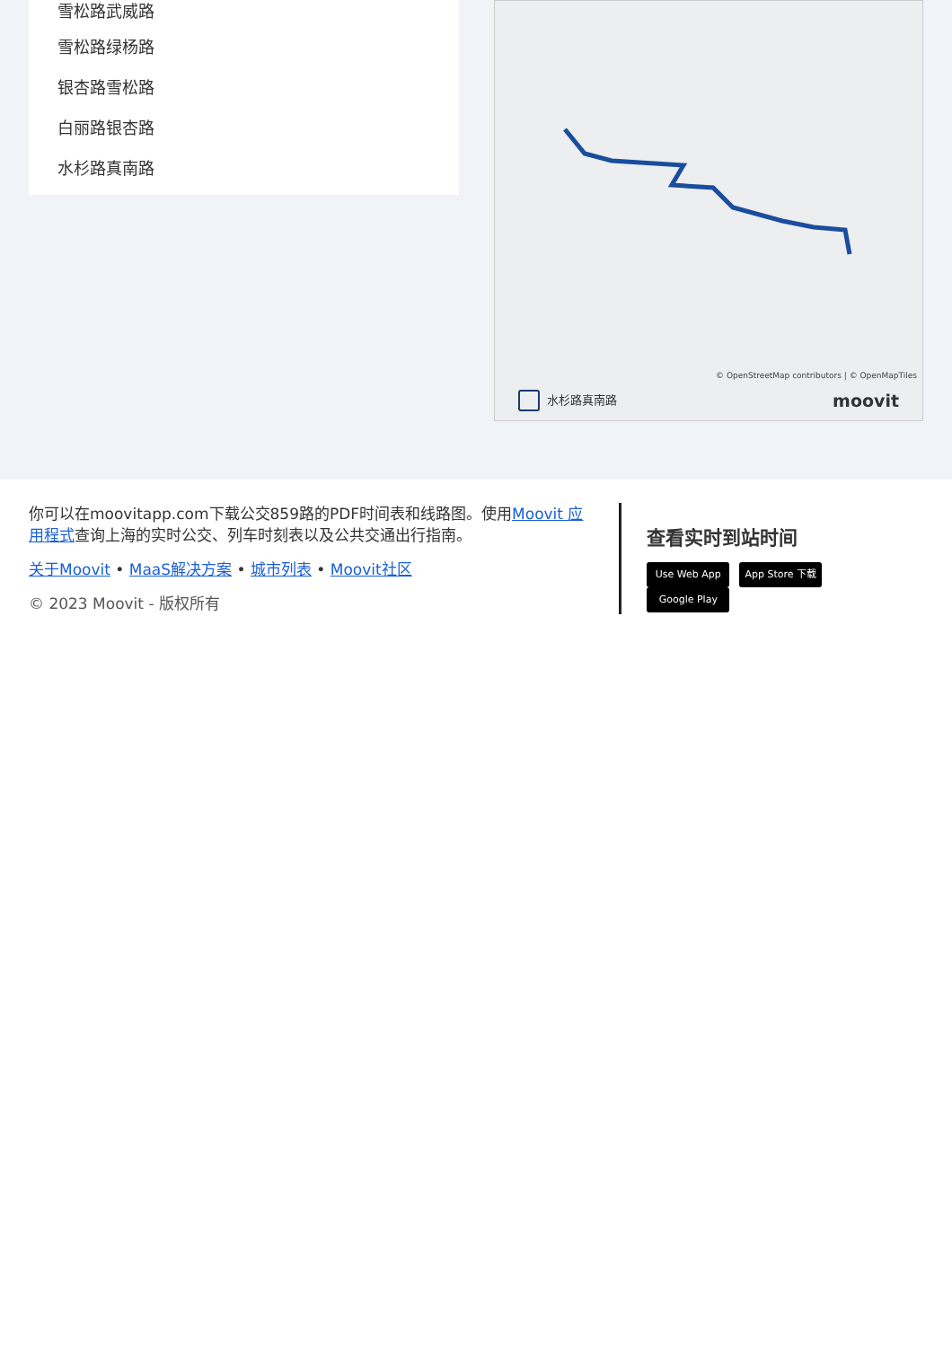雪松路武威路
雪松路绿杨路
银杏路雪松路
白丽路银杏路
水杉路真南路
© OpenStreetMap contributors | © OpenMapTiles
水杉路真南路 moovit
你可以在moovitapp.com下载公交859路的PDF时间表和线路图。使用Moovit 应用程式查询上海的实时公交、列车时刻表以及公共交通出行指南。
关于Moovit • MaaS解决方案 • 城市列表 • Moovit社区
© 2023 Moovit - 版权所有
查看实时到站时间
Use Web App App Store 下载 Google Play